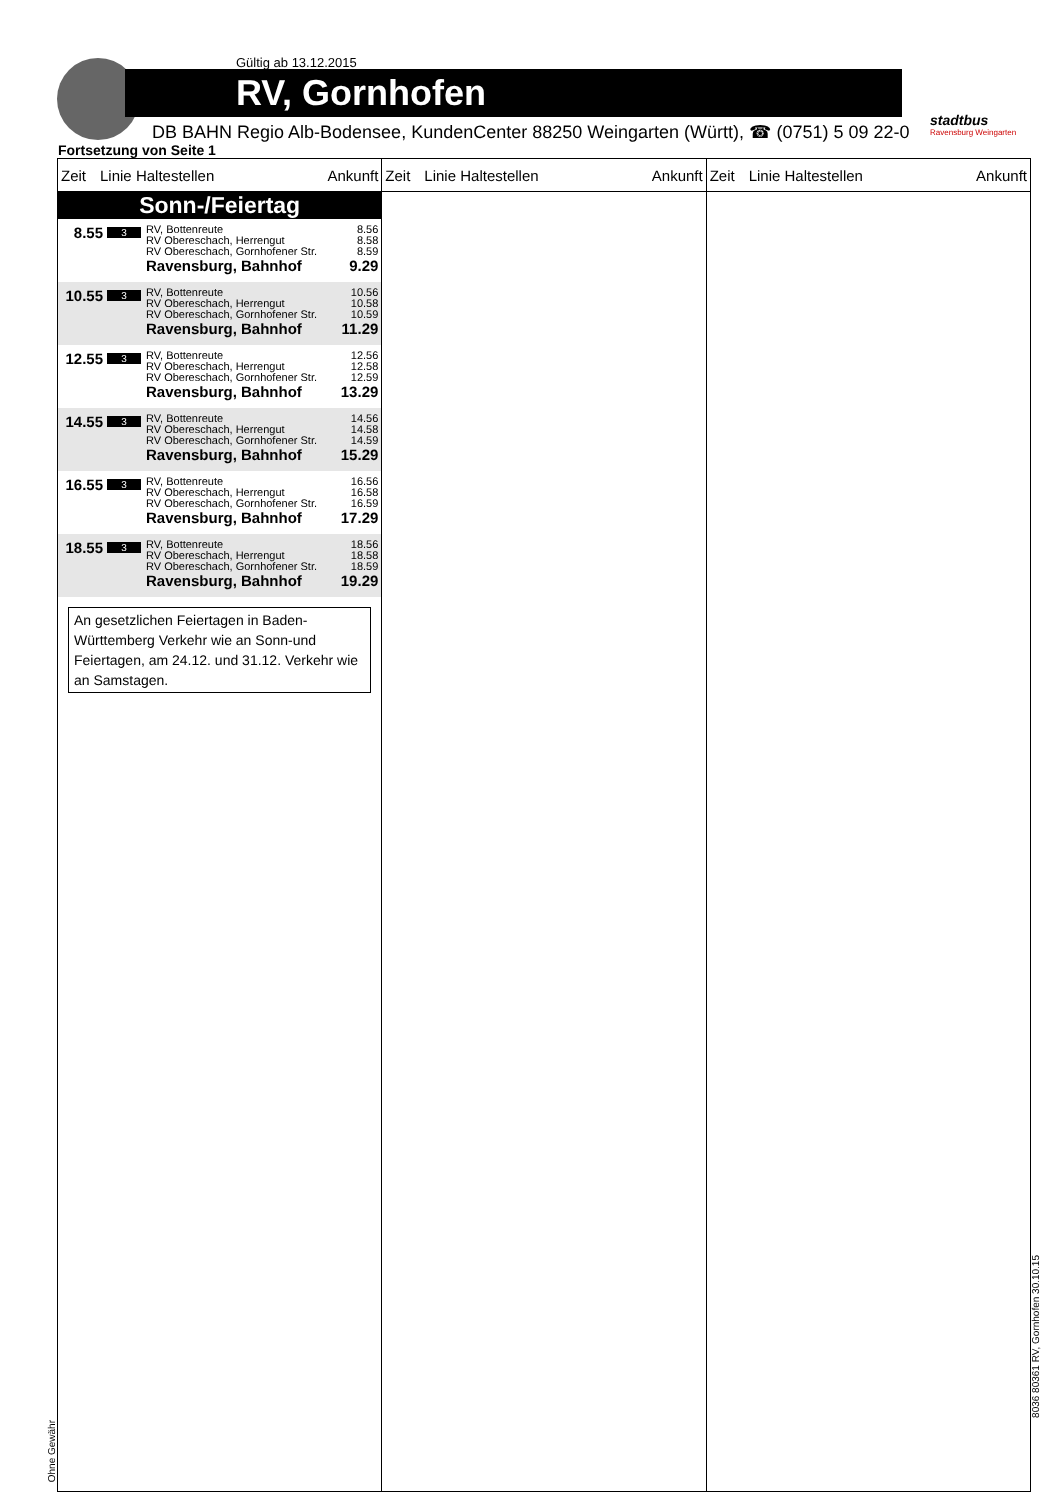Gültig ab 13.12.2015
RV, Gornhofen
DB BAHN Regio Alb-Bodensee, KundenCenter 88250 Weingarten (Württ), ☎ (0751) 5 09 22-0
stadtbus
Ravensburg Weingarten
Fortsetzung von Seite 1
Zeit Linie Haltestellen Ankunft
Sonn-/Feiertag
| 8.55 | 3 | RV, Bottenreute RV Obereschach, Herrengut RV Obereschach, Gornhofener Str. Ravensburg, Bahnhof | 8.56 8.58 8.59 9.29 |
| 10.55 | 3 | RV, Bottenreute RV Obereschach, Herrengut RV Obereschach, Gornhofener Str. Ravensburg, Bahnhof | 10.56 10.58 10.59 11.29 |
| 12.55 | 3 | RV, Bottenreute RV Obereschach, Herrengut RV Obereschach, Gornhofener Str. Ravensburg, Bahnhof | 12.56 12.58 12.59 13.29 |
| 14.55 | 3 | RV, Bottenreute RV Obereschach, Herrengut RV Obereschach, Gornhofener Str. Ravensburg, Bahnhof | 14.56 14.58 14.59 15.29 |
| 16.55 | 3 | RV, Bottenreute RV Obereschach, Herrengut RV Obereschach, Gornhofener Str. Ravensburg, Bahnhof | 16.56 16.58 16.59 17.29 |
| 18.55 | 3 | RV, Bottenreute RV Obereschach, Herrengut RV Obereschach, Gornhofener Str. Ravensburg, Bahnhof | 18.56 18.58 18.59 19.29 |
An gesetzlichen Feiertagen in Baden-Württemberg Verkehr wie an Sonn-und Feiertagen, am 24.12. und 31.12. Verkehr wie an Samstagen.
Zeit Linie Haltestellen Ankunft Zeit Linie Haltestellen Ankunft
Ohne Gewähr
8036 80361 RV, Gornhofen 30.10.15